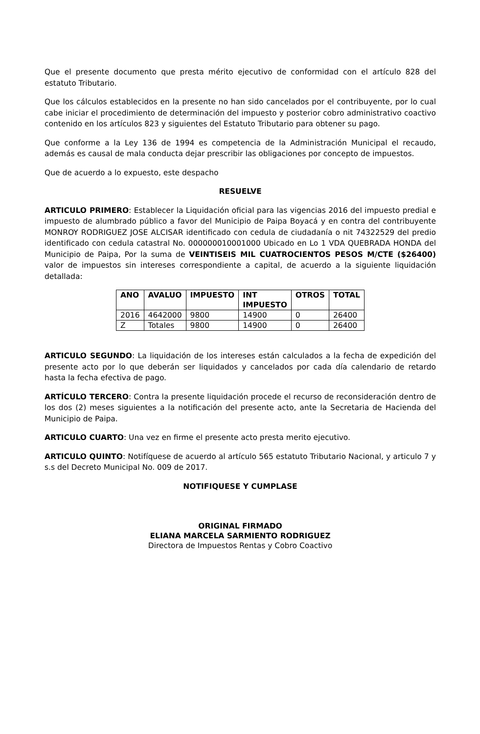Que el presente documento que presta mérito ejecutivo de conformidad con el artículo 828 del estatuto Tributario.
Que los cálculos establecidos en la presente no han sido cancelados por el contribuyente, por lo cual cabe iniciar el procedimiento de determinación del impuesto y posterior cobro administrativo coactivo contenido en los artículos 823 y siguientes del Estatuto Tributario para obtener su pago.
Que conforme a la Ley 136 de 1994 es competencia de la Administración Municipal el recaudo, además es causal de mala conducta dejar prescribir las obligaciones por concepto de impuestos.
Que de acuerdo a lo expuesto, este despacho
RESUELVE
ARTICULO PRIMERO: Establecer la Liquidación oficial para las vigencias 2016 del impuesto predial e impuesto de alumbrado público a favor del Municipio de Paipa Boyacá y en contra del contribuyente MONROY RODRIGUEZ JOSE ALCISAR identificado con cedula de ciudadanía o nit 74322529 del predio identificado con cedula catastral No. 000000010001000 Ubicado en Lo 1 VDA QUEBRADA HONDA del Municipio de Paipa, Por la suma de VEINTISEIS MIL CUATROCIENTOS PESOS M/CTE ($26400) valor de impuestos sin intereses correspondiente a capital, de acuerdo a la siguiente liquidación detallada:
| ANO | AVALUO | IMPUESTO | INT IMPUESTO | OTROS | TOTAL |
| --- | --- | --- | --- | --- | --- |
| 2016 | 4642000 | 9800 | 14900 | 0 | 26400 |
| Z | Totales | 9800 | 14900 | 0 | 26400 |
ARTICULO SEGUNDO: La liquidación de los intereses están calculados a la fecha de expedición del presente acto por lo que deberán ser liquidados y cancelados por cada día calendario de retardo hasta la fecha efectiva de pago.
ARTÍCULO TERCERO: Contra la presente liquidación procede el recurso de reconsideración dentro de los dos (2) meses siguientes a la notificación del presente acto, ante la Secretaria de Hacienda del Municipio de Paipa.
ARTICULO CUARTO: Una vez en firme el presente acto presta merito ejecutivo.
ARTICULO QUINTO: Notifíquese de acuerdo al artículo 565 estatuto Tributario Nacional, y articulo 7 y s.s del Decreto Municipal No. 009 de 2017.
NOTIFIQUESE Y CUMPLASE
ORIGINAL FIRMADO
ELIANA MARCELA SARMIENTO RODRIGUEZ
Directora de Impuestos Rentas y Cobro Coactivo